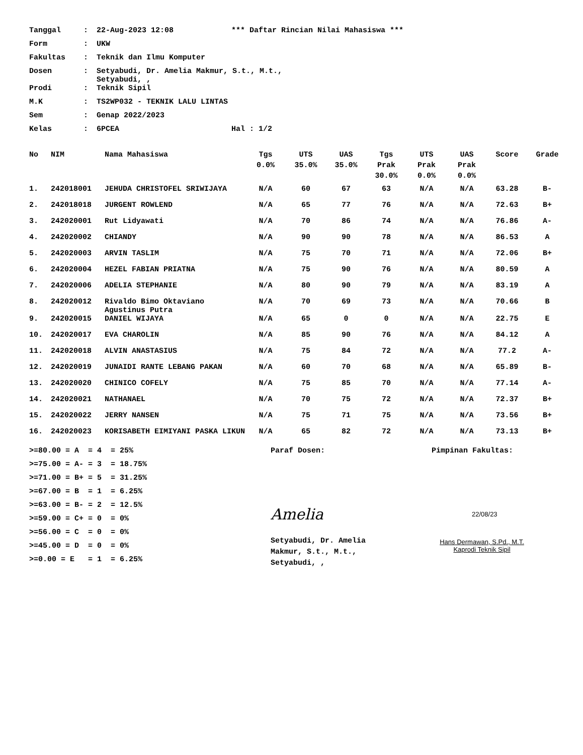| Tanggal | : | 22-Aug-2023 12:08 | *** Daftar Rincian Nilai Mahasiswa *** |
| Form | : | UKW | |
| Fakultas | : | Teknik dan Ilmu Komputer | |
| Dosen | : | Setyabudi, Dr. Amelia Makmur, S.t., M.t., Setyabudi, , | |
| Prodi | : | Teknik Sipil | |
| M.K | : | TS2WP032 - TEKNIK LALU LINTAS | |
| Sem | : | Genap 2022/2023 | |
| Kelas | : | 6PCEA | Hal : 1/2 |
| No | NIM | Nama Mahasiswa | Tgs 0.0% | UTS 35.0% | UAS 35.0% | Tgs Prak 30.0% | UTS Prak 0.0% | UAS Prak 0.0% | Score | Grade |
| --- | --- | --- | --- | --- | --- | --- | --- | --- | --- | --- |
| 1. | 242018001 | JEHUDA CHRISTOFEL SRIWIJAYA | N/A | 60 | 67 | 63 | N/A | N/A | 63.28 | B- |
| 2. | 242018018 | JURGENT ROWLEND | N/A | 65 | 77 | 76 | N/A | N/A | 72.63 | B+ |
| 3. | 242020001 | Rut Lidyawati | N/A | 70 | 86 | 74 | N/A | N/A | 76.86 | A- |
| 4. | 242020002 | CHIANDY | N/A | 90 | 90 | 78 | N/A | N/A | 86.53 | A |
| 5. | 242020003 | ARVIN TASLIM | N/A | 75 | 70 | 71 | N/A | N/A | 72.06 | B+ |
| 6. | 242020004 | HEZEL FABIAN PRIATNA | N/A | 75 | 90 | 76 | N/A | N/A | 80.59 | A |
| 7. | 242020006 | ADELIA STEPHANIE | N/A | 80 | 90 | 79 | N/A | N/A | 83.19 | A |
| 8. | 242020012 | Rivaldo Bimo Oktaviano Agustinus Putra | N/A | 70 | 69 | 73 | N/A | N/A | 70.66 | B |
| 9. | 242020015 | DANIEL WIJAYA | N/A | 65 | 0 | 0 | N/A | N/A | 22.75 | E |
| 10. | 242020017 | EVA CHAROLIN | N/A | 85 | 90 | 76 | N/A | N/A | 84.12 | A |
| 11. | 242020018 | ALVIN ANASTASIUS | N/A | 75 | 84 | 72 | N/A | N/A | 77.2 | A- |
| 12. | 242020019 | JUNAIDI RANTE LEBANG PAKAN | N/A | 60 | 70 | 68 | N/A | N/A | 65.89 | B- |
| 13. | 242020020 | CHINICO COFELY | N/A | 75 | 85 | 70 | N/A | N/A | 77.14 | A- |
| 14. | 242020021 | NATHANAEL | N/A | 70 | 75 | 72 | N/A | N/A | 72.37 | B+ |
| 15. | 242020022 | JERRY NANSEN | N/A | 75 | 71 | 75 | N/A | N/A | 73.56 | B+ |
| 16. | 242020023 | KORISABETH EIMIYANI PASKA LIKUN | N/A | 65 | 82 | 72 | N/A | N/A | 73.13 | B+ |
>=80.00 = A = 4 = 25%
>=75.00 = A- = 3 = 18.75%
>=71.00 = B+ = 5 = 31.25%
>=67.00 = B = 1 = 6.25%
>=63.00 = B- = 2 = 12.5%
>=59.00 = C+ = 0 = 0%
>=56.00 = C = 0 = 0%
>=45.00 = D = 0 = 0%
>=0.00 = E = 1 = 6.25%
Paraf Dosen:
Amelia
Setyabudi, Dr. Amelia
Makmur, S.t., M.t.,
Setyabudi, ,
Pimpinan Fakultas:
22/08/23
Hans Dermawan, S.Pd., M.T.
Kaprodi Teknik Sipil